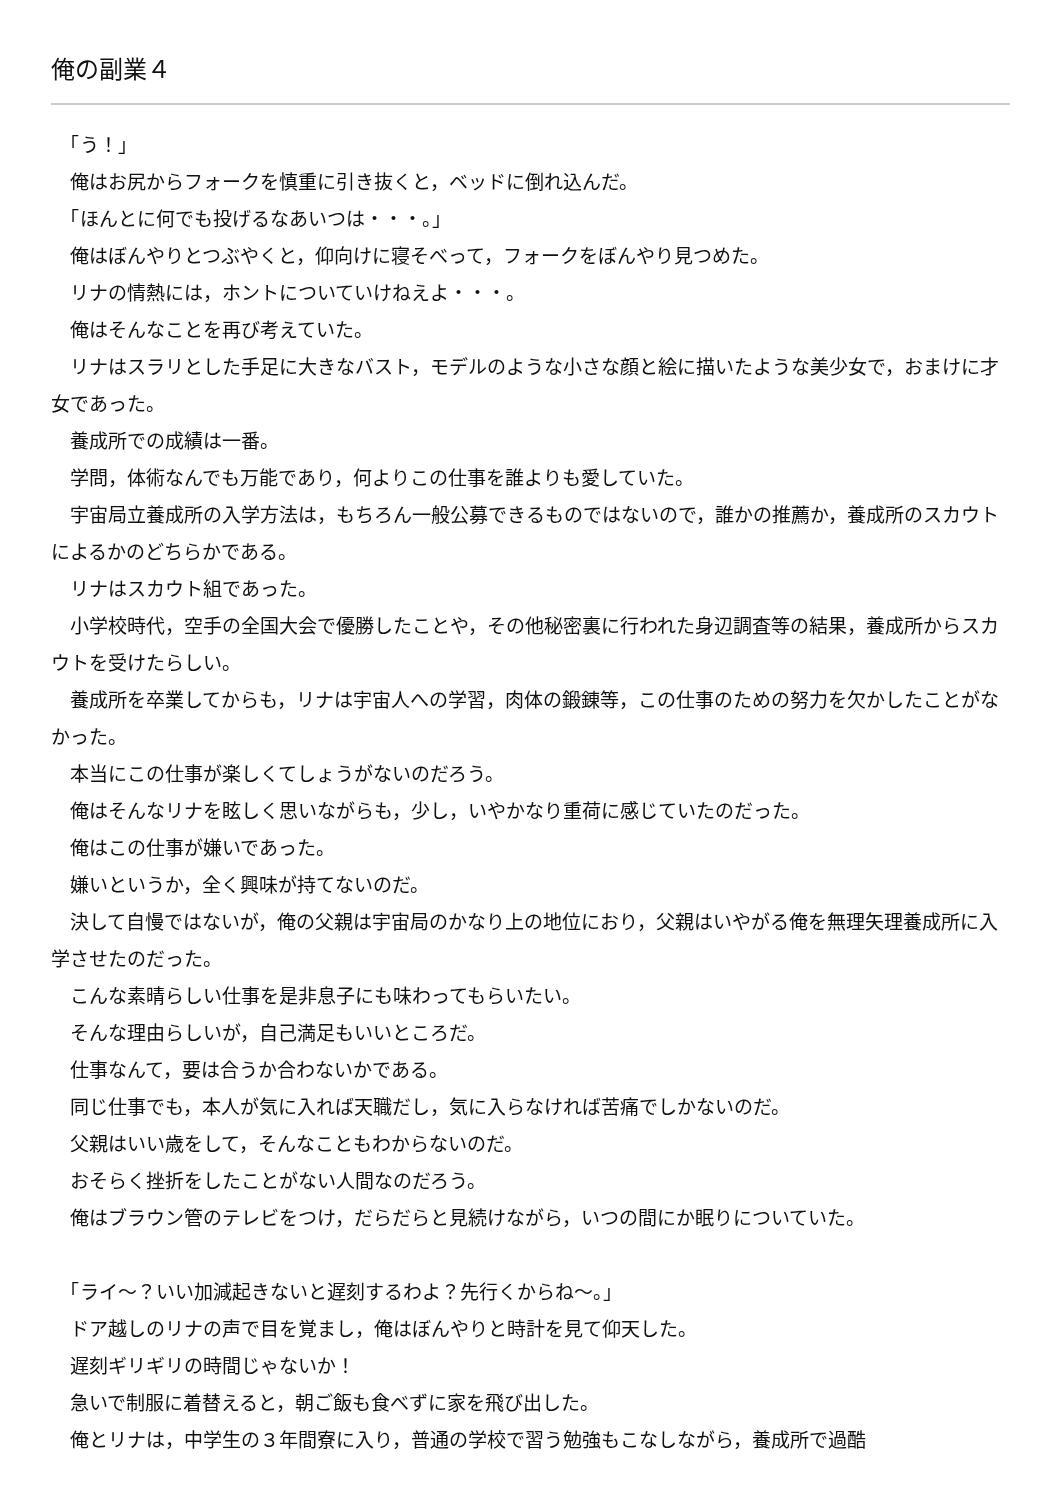俺の副業４
　「う！」
　俺はお尻からフォークを慎重に引き抜くと，ベッドに倒れ込んだ。
　「ほんとに何でも投げるなあいつは・・・。」
　俺はぼんやりとつぶやくと，仰向けに寝そべって，フォークをぼんやり見つめた。
　リナの情熱には，ホントについていけねえよ・・・。
　俺はそんなことを再び考えていた。
　リナはスラリとした手足に大きなバスト，モデルのような小さな顔と絵に描いたような美少女で，おまけに才女であった。
　養成所での成績は一番。
　学問，体術なんでも万能であり，何よりこの仕事を誰よりも愛していた。
　宇宙局立養成所の入学方法は，もちろん一般公募できるものではないので，誰かの推薦か，養成所のスカウトによるかのどちらかである。
　リナはスカウト組であった。
　小学校時代，空手の全国大会で優勝したことや，その他秘密裏に行われた身辺調査等の結果，養成所からスカウトを受けたらしい。
　養成所を卒業してからも，リナは宇宙人への学習，肉体の鍛錬等，この仕事のための努力を欠かしたことがなかった。
　本当にこの仕事が楽しくてしょうがないのだろう。
　俺はそんなリナを眩しく思いながらも，少し，いやかなり重荷に感じていたのだった。
　俺はこの仕事が嫌いであった。
　嫌いというか，全く興味が持てないのだ。
　決して自慢ではないが，俺の父親は宇宙局のかなり上の地位におり，父親はいやがる俺を無理矢理養成所に入学させたのだった。
　こんな素晴らしい仕事を是非息子にも味わってもらいたい。
　そんな理由らしいが，自己満足もいいところだ。
　仕事なんて，要は合うか合わないかである。
　同じ仕事でも，本人が気に入れば天職だし，気に入らなければ苦痛でしかないのだ。
　父親はいい歳をして，そんなこともわからないのだ。
　おそらく挫折をしたことがない人間なのだろう。
　俺はブラウン管のテレビをつけ，だらだらと見続けながら，いつの間にか眠りについていた。
　「ライ～？いい加減起きないと遅刻するわよ？先行くからね～。」
　ドア越しのリナの声で目を覚まし，俺はぼんやりと時計を見て仰天した。
　遅刻ギリギリの時間じゃないか！
　急いで制服に着替えると，朝ご飯も食べずに家を飛び出した。
　俺とリナは，中学生の３年間寮に入り，普通の学校で習う勉強もこなしながら，養成所で過酷